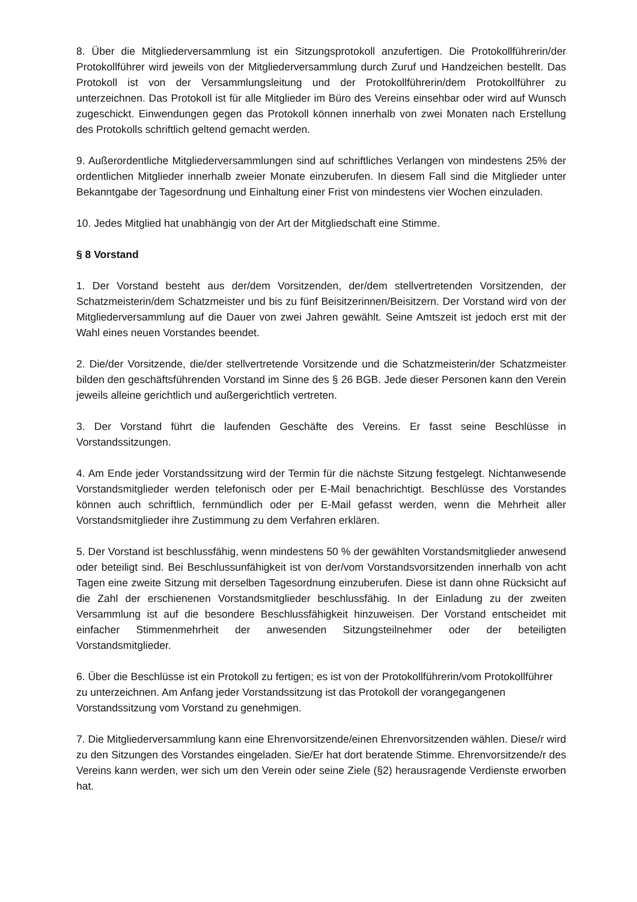8. Über die Mitgliederversammlung ist ein Sitzungsprotokoll anzufertigen. Die Protokollführerin/der Protokollführer wird jeweils von der Mitgliederversammlung durch Zuruf und Handzeichen bestellt. Das Protokoll ist von der Versammlungsleitung und der Protokollführerin/dem Protokollführer zu unterzeichnen. Das Protokoll ist für alle Mitglieder im Büro des Vereins einsehbar oder wird auf Wunsch zugeschickt. Einwendungen gegen das Protokoll können innerhalb von zwei Monaten nach Erstellung des Protokolls schriftlich geltend gemacht werden.
9. Außerordentliche Mitgliederversammlungen sind auf schriftliches Verlangen von mindestens 25% der ordentlichen Mitglieder innerhalb zweier Monate einzuberufen. In diesem Fall sind die Mitglieder unter Bekanntgabe der Tagesordnung und Einhaltung einer Frist von mindestens vier Wochen einzuladen.
10. Jedes Mitglied hat unabhängig von der Art der Mitgliedschaft eine Stimme.
§ 8 Vorstand
1. Der Vorstand besteht aus der/dem Vorsitzenden, der/dem stellvertretenden Vorsitzenden, der Schatzmeisterin/dem Schatzmeister und bis zu fünf Beisitzerinnen/Beisitzern. Der Vorstand wird von der Mitgliederversammlung auf die Dauer von zwei Jahren gewählt. Seine Amtszeit ist jedoch erst mit der Wahl eines neuen Vorstandes beendet.
2. Die/der Vorsitzende, die/der stellvertretende Vorsitzende und die Schatzmeisterin/der Schatzmeister bilden den geschäftsführenden Vorstand im Sinne des § 26 BGB. Jede dieser Personen kann den Verein jeweils alleine gerichtlich und außergerichtlich vertreten.
3. Der Vorstand führt die laufenden Geschäfte des Vereins. Er fasst seine Beschlüsse in Vorstandssitzungen.
4. Am Ende jeder Vorstandssitzung wird der Termin für die nächste Sitzung festgelegt. Nichtanwesende Vorstandsmitglieder werden telefonisch oder per E-Mail benachrichtigt. Beschlüsse des Vorstandes können auch schriftlich, fernmündlich oder per E-Mail gefasst werden, wenn die Mehrheit aller Vorstandsmitglieder ihre Zustimmung zu dem Verfahren erklären.
5. Der Vorstand ist beschlussfähig, wenn mindestens 50 % der gewählten Vorstandsmitglieder anwesend oder beteiligt sind. Bei Beschlussunfähigkeit ist von der/vom Vorstandsvorsitzenden innerhalb von acht Tagen eine zweite Sitzung mit derselben Tagesordnung einzuberufen. Diese ist dann ohne Rücksicht auf die Zahl der erschienenen Vorstandsmitglieder beschlussfähig. In der Einladung zu der zweiten Versammlung ist auf die besondere Beschlussfähigkeit hinzuweisen. Der Vorstand entscheidet mit einfacher Stimmenmehrheit der anwesenden Sitzungsteilnehmer oder der beteiligten Vorstandsmitglieder.
6. Über die Beschlüsse ist ein Protokoll zu fertigen; es ist von der Protokollführerin/vom Protokollführer zu unterzeichnen. Am Anfang jeder Vorstandssitzung ist das Protokoll der vorangegangenen Vorstandssitzung vom Vorstand zu genehmigen.
7. Die Mitgliederversammlung kann eine Ehrenvorsitzende/einen Ehrenvorsitzenden wählen. Diese/r wird zu den Sitzungen des Vorstandes eingeladen. Sie/Er hat dort beratende Stimme. Ehrenvorsitzende/r des Vereins kann werden, wer sich um den Verein oder seine Ziele (§2) herausragende Verdienste erworben hat.